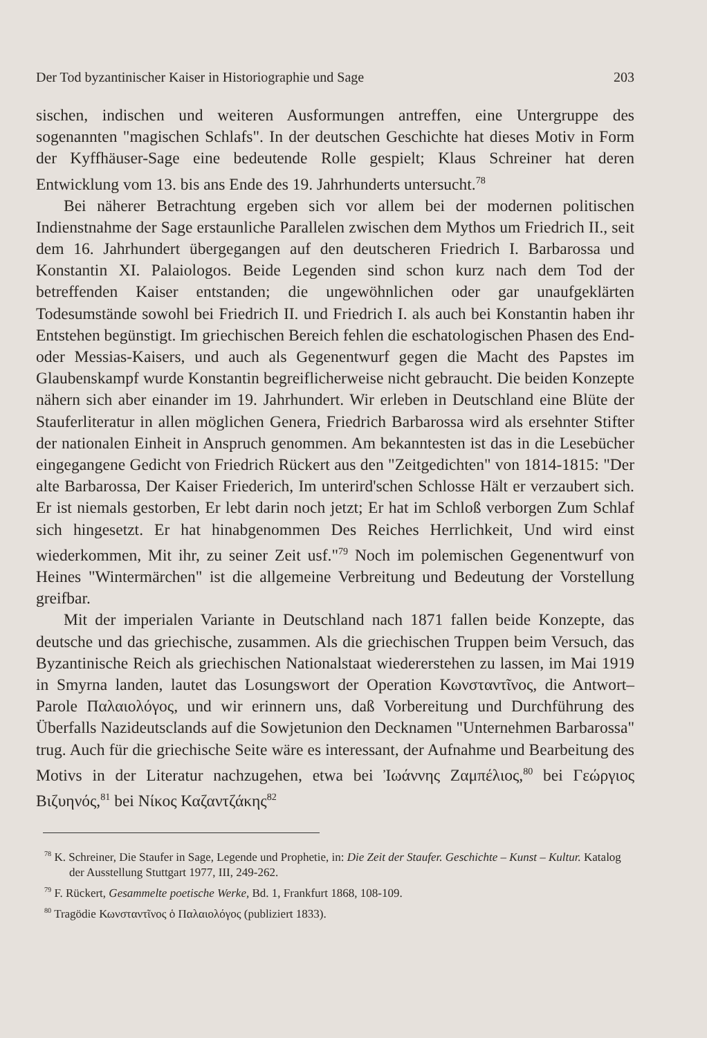Der Tod byzantinischer Kaiser in Historiographie und Sage 203
sischen, indischen und weiteren Ausformungen antreffen, eine Untergruppe des sogenannten "magischen Schlafs". In der deutschen Geschichte hat dieses Motiv in Form der Kyffhäuser-Sage eine bedeutende Rolle gespielt; Klaus Schreiner hat deren Entwicklung vom 13. bis ans Ende des 19. Jahrhunderts untersucht.<sup>78</sup>
Bei näherer Betrachtung ergeben sich vor allem bei der modernen politischen Indienstnahme der Sage erstaunliche Parallelen zwischen dem Mythos um Friedrich II., seit dem 16. Jahrhundert übergegangen auf den deutscheren Friedrich I. Barbarossa und Konstantin XI. Palaiologos. Beide Legenden sind schon kurz nach dem Tod der betreffenden Kaiser entstanden; die ungewöhnlichen oder gar unaufgeklärten Todesumstände sowohl bei Friedrich II. und Friedrich I. als auch bei Konstantin haben ihr Entstehen begünstigt. Im griechischen Bereich fehlen die eschatologischen Phasen des End- oder Messias-Kaisers, und auch als Gegenentwurf gegen die Macht des Papstes im Glaubenskampf wurde Konstantin begreiflicherweise nicht gebraucht. Die beiden Konzepte nähern sich aber einander im 19. Jahrhundert. Wir erleben in Deutschland eine Blüte der Stauferliteratur in allen möglichen Genera, Friedrich Barbarossa wird als ersehnter Stifter der nationalen Einheit in Anspruch genommen. Am bekanntesten ist das in die Lesebücher eingegangene Gedicht von Friedrich Rückert aus den "Zeitgedichten" von 1814-1815: "Der alte Barbarossa, Der Kaiser Friederich, Im unterird'schen Schlosse Hält er verzaubert sich. Er ist niemals gestorben, Er lebt darin noch jetzt; Er hat im Schloß verborgen Zum Schlaf sich hingesetzt. Er hat hinabgenommen Des Reiches Herrlichkeit, Und wird einst wiederkommen, Mit ihr, zu seiner Zeit usf."<sup>79</sup> Noch im polemischen Gegenentwurf von Heines "Wintermärchen" ist die allgemeine Verbreitung und Bedeutung der Vorstellung greifbar.
Mit der imperialen Variante in Deutschland nach 1871 fallen beide Konzepte, das deutsche und das griechische, zusammen. Als die griechischen Truppen beim Versuch, das Byzantinische Reich als griechischen Nationalstaat wiedererstehen zu lassen, im Mai 1919 in Smyrna landen, lautet das Losungswort der Operation Κωνσταντῖνος, die Antwort–Parole Παλαιολόγος, und wir erinnern uns, daß Vorbereitung und Durchführung des Überfalls Nazideutsclands auf die Sowjetunion den Decknamen "Unternehmen Barbarossa" trug. Auch für die griechische Seite wäre es interessant, der Aufnahme und Bearbeitung des Motivs in der Literatur nachzugehen, etwa bei Ἰωάννης Ζαμπέλιος,<sup>80</sup> bei Γεώργιος Βιζυηνός,<sup>81</sup> bei Νίκος Καζαντζάκης<sup>82</sup>
<sup>78</sup> K. Schreiner, Die Staufer in Sage, Legende und Prophetie, in: Die Zeit der Staufer. Geschichte – Kunst – Kultur. Katalog der Ausstellung Stuttgart 1977, III, 249-262.
<sup>79</sup> F. Rückert, Gesammelte poetische Werke, Bd. 1, Frankfurt 1868, 108-109.
<sup>80</sup> Tragödie Κωνσταντῖνος ὁ Παλαιολόγος (publiziert 1833).